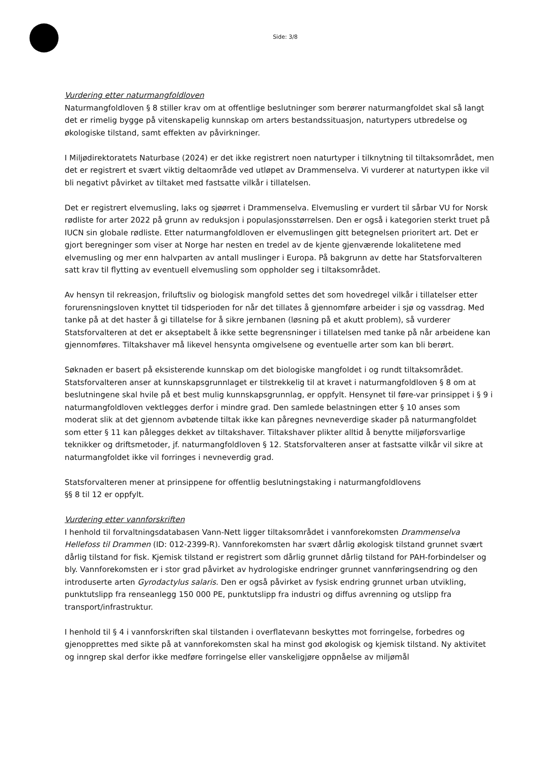Side: 3/8
Vurdering etter naturmangfoldloven
Naturmangfoldloven § 8 stiller krav om at offentlige beslutninger som berører naturmangfoldet skal så langt det er rimelig bygge på vitenskapelig kunnskap om arters bestandssituasjon, naturtypers utbredelse og økologiske tilstand, samt effekten av påvirkninger.
I Miljødirektoratets Naturbase (2024) er det ikke registrert noen naturtyper i tilknytning til tiltaksområdet, men det er registrert et svært viktig deltaområde ved utløpet av Drammenselva. Vi vurderer at naturtypen ikke vil bli negativt påvirket av tiltaket med fastsatte vilkår i tillatelsen.
Det er registrert elvemusling, laks og sjøørret i Drammenselva. Elvemusling er vurdert til sårbar VU for Norsk rødliste for arter 2022 på grunn av reduksjon i populasjonsstørrelsen. Den er også i kategorien sterkt truet på IUCN sin globale rødliste. Etter naturmangfoldloven er elvemuslingen gitt betegnelsen prioritert art. Det er gjort beregninger som viser at Norge har nesten en tredel av de kjente gjenværende lokalitetene med elvemusling og mer enn halvparten av antall muslinger i Europa. På bakgrunn av dette har Statsforvalteren satt krav til flytting av eventuell elvemusling som oppholder seg i tiltaksområdet.
Av hensyn til rekreasjon, friluftsliv og biologisk mangfold settes det som hovedregel vilkår i tillatelser etter forurensningsloven knyttet til tidsperioden for når det tillates å gjennomføre arbeider i sjø og vassdrag. Med tanke på at det haster å gi tillatelse for å sikre jernbanen (løsning på et akutt problem), så vurderer Statsforvalteren at det er akseptabelt å ikke sette begrensninger i tillatelsen med tanke på når arbeidene kan gjennomføres. Tiltakshaver må likevel hensynta omgivelsene og eventuelle arter som kan bli berørt.
Søknaden er basert på eksisterende kunnskap om det biologiske mangfoldet i og rundt tiltaksområdet. Statsforvalteren anser at kunnskapsgrunnlaget er tilstrekkelig til at kravet i naturmangfoldloven § 8 om at beslutningene skal hvile på et best mulig kunnskapsgrunnlag, er oppfylt. Hensynet til føre-var prinsippet i § 9 i naturmangfoldloven vektlegges derfor i mindre grad. Den samlede belastningen etter § 10 anses som moderat slik at det gjennom avbøtende tiltak ikke kan påregnes nevneverdige skader på naturmangfoldet som etter § 11 kan pålegges dekket av tiltakshaver. Tiltakshaver plikter alltid å benytte miljøforsvarlige teknikker og driftsmetoder, jf. naturmangfoldloven § 12. Statsforvalteren anser at fastsatte vilkår vil sikre at naturmangfoldet ikke vil forringes i nevneverdig grad.
Statsforvalteren mener at prinsippene for offentlig beslutningstaking i naturmangfoldlovens
§§ 8 til 12 er oppfylt.
Vurdering etter vannforskriften
I henhold til forvaltningsdatabasen Vann-Nett ligger tiltaksområdet i vannforekomsten Drammenselva Hellefoss til Drammen (ID: 012-2399-R). Vannforekomsten har svært dårlig økologisk tilstand grunnet svært dårlig tilstand for fisk. Kjemisk tilstand er registrert som dårlig grunnet dårlig tilstand for PAH-forbindelser og bly. Vannforekomsten er i stor grad påvirket av hydrologiske endringer grunnet vannføringsendring og den introduserte arten Gyrodactylus salaris. Den er også påvirket av fysisk endring grunnet urban utvikling, punktutslipp fra renseanlegg 150 000 PE, punktutslipp fra industri og diffus avrenning og utslipp fra transport/infrastruktur.
I henhold til § 4 i vannforskriften skal tilstanden i overflatevann beskyttes mot forringelse, forbedres og gjenopprettes med sikte på at vannforekomsten skal ha minst god økologisk og kjemisk tilstand. Ny aktivitet og inngrep skal derfor ikke medføre forringelse eller vanskeligjøre oppnåelse av miljømål